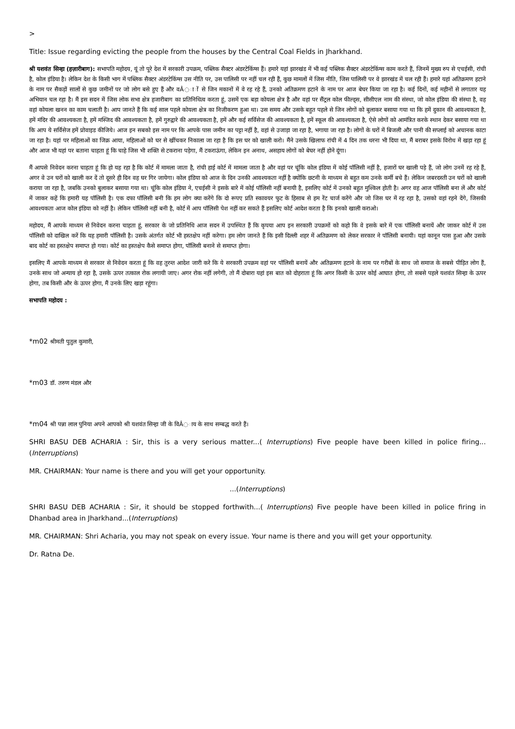>
Title: Issue regarding evicting the people from the houses by the Central Coal Fields in Jharkhand.
श्री यशवंत सिन्हा (हज़ारीबाग): सभापति महोदय, यूं तो पूरे देश में सरकारी उपक्रम, पब्लिक सैक्टर अंडरटेकिंग्स हैं। हमारे यहां झारखंड में भी कई पब्लिक सैक्टर अंडरटेकिंग्स काम करते हैं, जिनमें मुख्य रुप से एचईसी, रांची है, कोल इंडिया है। लेकिन देश के किसी भाग में पब्लिक सैक्टर अंडरटेकिंग्स उस नीति पर, उस पालिसी पर नहीं चल रही हैं, कुछ मामलों में जिस नीति, जिस पालिसी पर वे झारखंड में चल रही हैं। हमारे यहां अतिक्रमण हटाने के नाम पर सैकड़ों सालों से कुछ जमीनों पर जो लोग बसे हुए हैं और वÂ◌ा◌ों से जिन मकानों में वे रह रहे हैं, उनको अतिक्रमण हटाने के नाम पर आज बेघर किया जा रहा है। कई दिनों, कई महीनों से लगातार यह अभियान चल रहा है। मैं इस सदन में जिस लोक सभा क्षेत्र हजारीबाग का प्रतिनिधित्व करता हूं, उसमें एक बड़ा कोयला क्षेत्र है और वहां पर सैंट्रल कोल फील्ड्स, सीसीएल नाम की संस्था, जो कोल इंडिया की संस्था है, वह वहां कोयला खनन का काम चलाती है। आप जानते हैं कि कई साल पहले कोयला क्षेत्र का निजीकरण हुआ था। उस समय और उसके बहुत पहले से जिन लोगों को बुलाकर बसाया गया था कि हमें दुकान की आवश्यकता है, हमें मंदिर की आवश्यकता है, हमें मस्जिद की आवश्यकता है, हमें गुरुद्वारे की आवश्यकता है, हमें और कई सर्विसेज की आवश्यकता है, हमें स्कूल की आवश्यकता है, ऐसे लोगों को आमंत्रित करके स्थान देकर बसाया गया था कि आप ये सर्विसेज हमें प्रोवाइड कीजिये। आज इन सबको इस नाम पर कि आपके पास जमीन का पट्टा नहीं है, वहां से उजाड़ा जा रहा है, भगाया जा रहा है। लोगों के घरों में बिजली और पानी की सप्लाई को अचानक काटा जा रहा है। यहां पर महिलाओं का जिक्र आया, महिलाओं को घर से खींचकर निकाला जा रहा है कि इस घर को खाली करो। मैंने उसके खिलाफ रांची में 4 दिन तक धरना भी दिया था, मैं बराबर इसके विरोध में खड़ा रहा हूं और आज भी यहां पर बताना चाहता हूं कि चाहे जिस भी शक्ति से टकराना पड़ेगा, मैं टकराऊंगा, लेकिन इन अनाथ, असहाय लोगों को बेघर नहीं होने दूंगा।
मैं आपसे निवेदन करना चाहता हूं कि हो यह रहा है कि कोर्ट में मामला जाता है, रांची हाई कोर्ट में मामला जाता है और वहां पर चूंकि कोल इंडिया में कोई पॉलिसी नहीं है, हजारों घर खाली पड़े हैं, जो लोग उनमें रह रहे हैं, अगर वे उन घरों को खाली कर दें तो दूसरे ही दिन वह घर गिर जायेगा। कोल इंडिया को आज के दिन उनकी आवश्यकता नहीं है क्योंकि छटनी के माध्यम से बहुत कम उनके कर्मी बचे हैं। लेकिन जबरदस्ती उन घरों को खाली कराया जा रहा है, जबकि उनको बुलाकर बसाया गया था। चूंकि कोल इंडिया ने, एचईसी ने इसके बारे में कोई पॉलिसी नहीं बनायी है, इसलिए कोर्ट में उनको बहुत मुश्किल होती है। अगर वह आज पॉलिसी बना लें और कोर्ट में जाकर कहें कि हमारी यह पॉलिसी है। एक दफा पॉलिसी बनी कि हम लोग क्या करेंगे कि दो रूपए प्रति स्कावयर फुट के हिसाब से हम रेंट चार्ज करेंगे और जो जिस घर में रह रहा है, उसको वहां रहने देंगे, जिसकी आवश्यकता आज कोल इंडिया को नहीं है। लेकिन पॉलिसी नहीं बनी है, कोर्ट में आप पॉलिसी पेश नहीं कर सकते हैं इसलिए कोर्ट आदेश करता है कि इनको खाली कराओ।
महोदय, मैं आपके माध्यम से निवेदन करना चाहता हूं, सरकार के जो प्रतिनिधि आज सदन में उपस्थित हैं कि कृपया आप इन सरकारी उपक्रमों को कहो कि वे इसके बारे में एक पॉलिसी बनायें और जाकर कोर्ट में उस पॉलिसी को दाखिल करें कि यह हमारी पॉलिसी है। उसके अंतर्गत कोर्ट भी हस्तक्षेप नहीं करेगा। हम लोग जानते हैं कि इसी दिल्ली शहर में अतिक्रमण को लेकर सरकार ने पॉलिसी बनायी। यहां कानून पास हुआ और उसके बाद कोर्ट का हस्तक्षेप समाप्त हो गया। कोर्ट का हस्तक्षेप कैसे समाप्त होगा, पॉलिसी बनाने से समाप्त होगा।
इसलिए मैं आपके माध्यम से सरकार से निवेदन करता हूं कि वह तुरन्त आदेश जारी करे कि ये सरकारी उपक्रम वहां पर पॉलिसी बनायें और अतिक्रमण हटाने के नाम पर गरीबों के साथ जो समाज के सबसे पीड़ित लोग हैं, उनके साथ जो अन्याय हो रहा है, उसके ऊपर तत्काल रोक लगायी जाए। अगर रोक नहीं लगेगी, तो मैं दोबारा यहां इस बात को दोहराता हूं कि अगर किसी के ऊपर कोई आघात होगा, तो सबसे पहले यशवंत सिन्हा के ऊपर होगा, तब किसी और के ऊपर होगा, मैं उनके लिए खड़ा रहूंगा।
सभापति महोदय :
*m02 श्रीमती पुतुल कुमारी,
*m03 डॉ. तरुण मंडल और
*m04 श्री पन्ना लाल पुनिया अपने आपको श्री यशवंत सिन्हा जी के विÂ◌ाय के साथ सम्बद्ध करते हैं।
SHRI BASU DEB ACHARIA : Sir, this is a very serious matter...( Interruptions) Five people have been killed in police firing...(Interruptions)
MR. CHAIRMAN: Your name is there and you will get your opportunity.
...(Interruptions)
SHRI BASU DEB ACHARIA : Sir, it should be stopped forthwith...( Interruptions) Five people have been killed in police firing in Dhanbad area in Jharkhand...(Interruptions)
MR. CHAIRMAN: Shri Acharia, you may not speak on every issue. Your name is there and you will get your opportunity.
Dr. Ratna De.